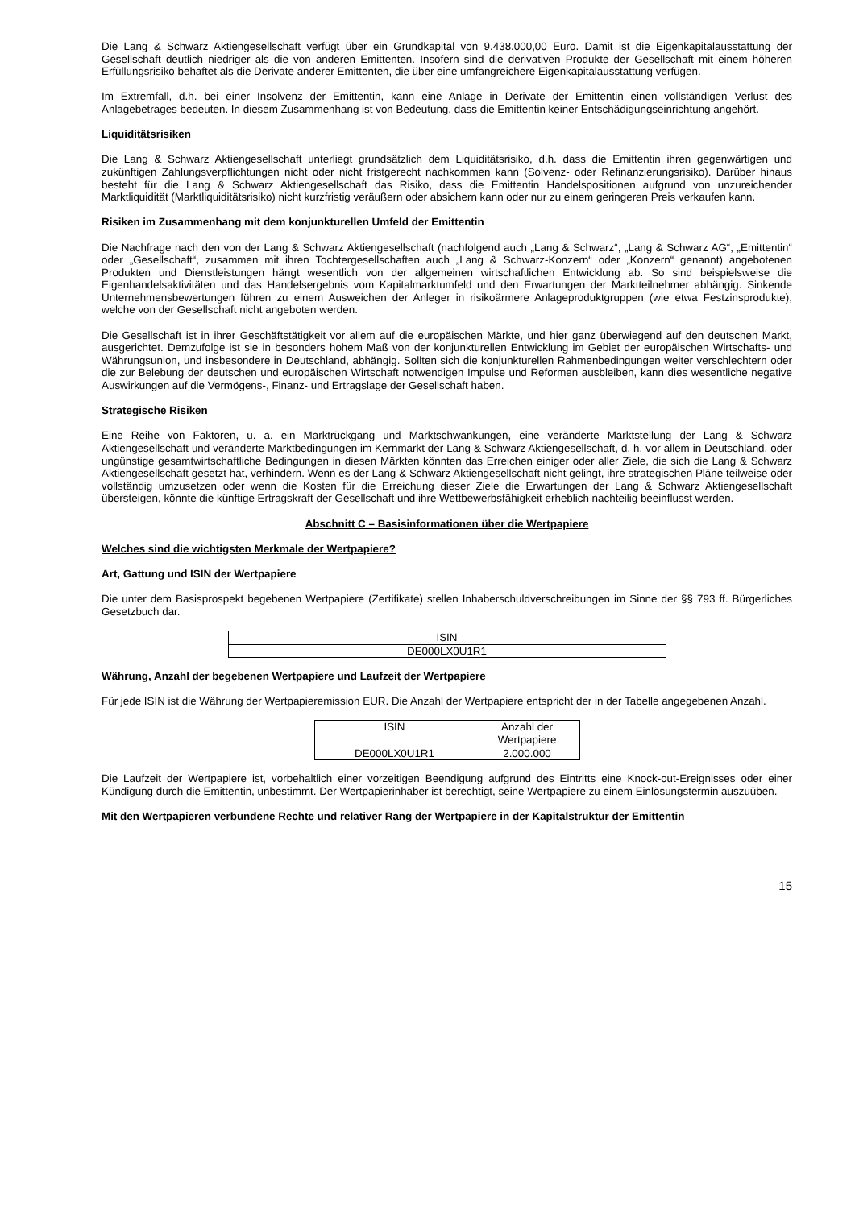Die Lang & Schwarz Aktiengesellschaft verfügt über ein Grundkapital von 9.438.000,00 Euro. Damit ist die Eigenkapitalausstattung der Gesellschaft deutlich niedriger als die von anderen Emittenten. Insofern sind die derivativen Produkte der Gesellschaft mit einem höheren Erfüllungsrisiko behaftet als die Derivate anderer Emittenten, die über eine umfangreichere Eigenkapitalausstattung verfügen.
Im Extremfall, d.h. bei einer Insolvenz der Emittentin, kann eine Anlage in Derivate der Emittentin einen vollständigen Verlust des Anlagebetrages bedeuten. In diesem Zusammenhang ist von Bedeutung, dass die Emittentin keiner Entschädigungseinrichtung angehört.
Liquiditätsrisiken
Die Lang & Schwarz Aktiengesellschaft unterliegt grundsätzlich dem Liquiditätsrisiko, d.h. dass die Emittentin ihren gegenwärtigen und zukünftigen Zahlungsverpflichtungen nicht oder nicht fristgerecht nachkommen kann (Solvenz- oder Refinanzierungsrisiko). Darüber hinaus besteht für die Lang & Schwarz Aktiengesellschaft das Risiko, dass die Emittentin Handelspositionen aufgrund von unzureichender Marktliquidität (Marktliquiditätsrisiko) nicht kurzfristig veräußern oder absichern kann oder nur zu einem geringeren Preis verkaufen kann.
Risiken im Zusammenhang mit dem konjunkturellen Umfeld der Emittentin
Die Nachfrage nach den von der Lang & Schwarz Aktiengesellschaft (nachfolgend auch „Lang & Schwarz“, „Lang & Schwarz AG“, „Emittentin“ oder „Gesellschaft“, zusammen mit ihren Tochtergesellschaften auch „Lang & Schwarz-Konzern“ oder „Konzern“ genannt) angebotenen Produkten und Dienstleistungen hängt wesentlich von der allgemeinen wirtschaftlichen Entwicklung ab. So sind beispielsweise die Eigenhandelsaktivitäten und das Handelsergebnis vom Kapitalmarktumfeld und den Erwartungen der Marktteilnehmer abhängig. Sinkende Unternehmensbewertungen führen zu einem Ausweichen der Anleger in risikoärmere Anlageproduktgruppen (wie etwa Festzinsprodukte), welche von der Gesellschaft nicht angeboten werden.
Die Gesellschaft ist in ihrer Geschäftstätigkeit vor allem auf die europäischen Märkte, und hier ganz überwiegend auf den deutschen Markt, ausgerichtet. Demzufolge ist sie in besonders hohem Maß von der konjunkturellen Entwicklung im Gebiet der europäischen Wirtschafts- und Währungsunion, und insbesondere in Deutschland, abhängig. Sollten sich die konjunkturellen Rahmenbedingungen weiter verschlechtern oder die zur Belebung der deutschen und europäischen Wirtschaft notwendigen Impulse und Reformen ausbleiben, kann dies wesentliche negative Auswirkungen auf die Vermögens-, Finanz- und Ertragslage der Gesellschaft haben.
Strategische Risiken
Eine Reihe von Faktoren, u. a. ein Marktrückgang und Marktschwankungen, eine veränderte Marktstellung der Lang & Schwarz Aktiengesellschaft und veränderte Marktbedingungen im Kernmarkt der Lang & Schwarz Aktiengesellschaft, d. h. vor allem in Deutschland, oder ungünstige gesamtwirtschaftliche Bedingungen in diesen Märkten könnten das Erreichen einiger oder aller Ziele, die sich die Lang & Schwarz Aktiengesellschaft gesetzt hat, verhindern. Wenn es der Lang & Schwarz Aktiengesellschaft nicht gelingt, ihre strategischen Pläne teilweise oder vollständig umzusetzen oder wenn die Kosten für die Erreichung dieser Ziele die Erwartungen der Lang & Schwarz Aktiengesellschaft übersteigen, könnte die künftige Ertragskraft der Gesellschaft und ihre Wettbewerbsfähigkeit erheblich nachteilig beeinflusst werden.
Abschnitt C – Basisinformationen über die Wertpapiere
Welches sind die wichtigsten Merkmale der Wertpapiere?
Art, Gattung und ISIN der Wertpapiere
Die unter dem Basisprospekt begebenen Wertpapiere (Zertifikate) stellen Inhaberschuldverschreibungen im Sinne der §§ 793 ff. Bürgerliches Gesetzbuch dar.
| ISIN |
| DE000LX0U1R1 |
Währung, Anzahl der begebenen Wertpapiere und Laufzeit der Wertpapiere
Für jede ISIN ist die Währung der Wertpapieremission EUR. Die Anzahl der Wertpapiere entspricht der in der Tabelle angegebenen Anzahl.
| ISIN | Anzahl der Wertpapiere |
| DE000LX0U1R1 | 2.000.000 |
Die Laufzeit der Wertpapiere ist, vorbehaltlich einer vorzeitigen Beendigung aufgrund des Eintritts eine Knock-out-Ereignisses oder einer Kündigung durch die Emittentin, unbestimmt. Der Wertpapierinhaber ist berechtigt, seine Wertpapiere zu einem Einlösungstermin auszuüben.
Mit den Wertpapieren verbundene Rechte und relativer Rang der Wertpapiere in der Kapitalstruktur der Emittentin
15